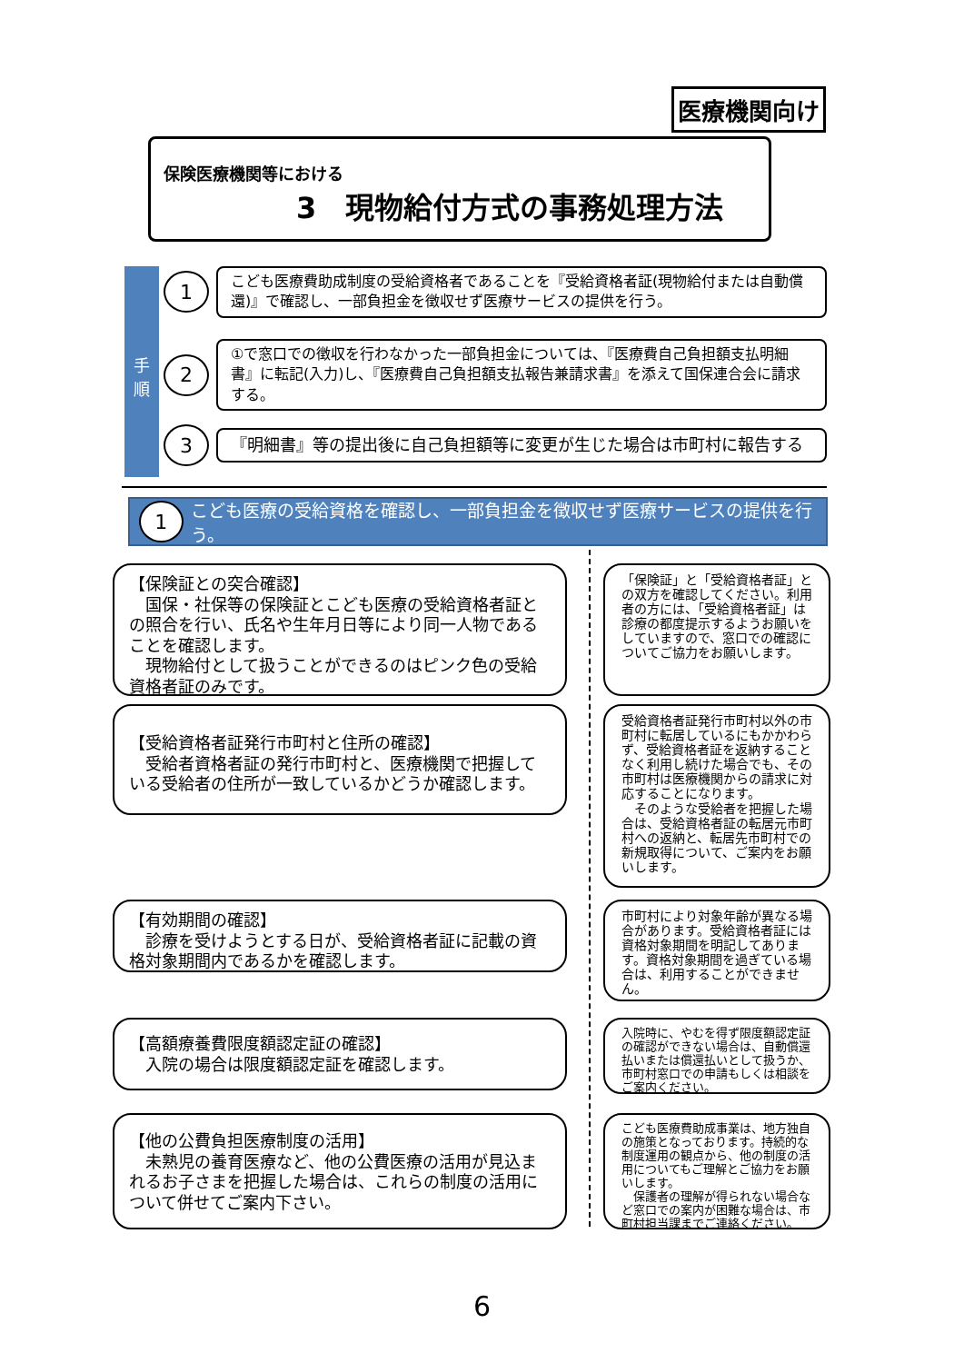医療機関向け
保険医療機関等における
3　現物給付方式の事務処理方法
手
順
1
こども医療費助成制度の受給資格者であることを『受給資格者証(現物給付または自動償還)』で確認し、一部負担金を徴収せず医療サービスの提供を行う。
2
①で窓口での徴収を行わなかった一部負担金については、『医療費自己負担額支払明細書』に転記(入力)し、『医療費自己負担額支払報告兼請求書』を添えて国保連合会に請求する。
3
『明細書』等の提出後に自己負担額等に変更が生じた場合は市町村に報告する
1
こども医療の受給資格を確認し、一部負担金を徴収せず医療サービスの提供を行う。
【保険証との突合確認】
　国保・社保等の保険証とこども医療の受給資格者証との照合を行い、氏名や生年月日等により同一人物であることを確認します。
　現物給付として扱うことができるのはピンク色の受給資格者証のみです。
「保険証」と「受給資格者証」との双方を確認してください。利用者の方には、「受給資格者証」は診療の都度提示するようお願いをしていますので、窓口での確認についてご協力をお願いします。
【受給資格者証発行市町村と住所の確認】
　受給者資格者証の発行市町村と、医療機関で把握している受給者の住所が一致しているかどうか確認します。
受給資格者証発行市町村以外の市町村に転居しているにもかかわらず、受給資格者証を返納することなく利用し続けた場合でも、その市町村は医療機関からの請求に対応することになります。
　そのような受給者を把握した場合は、受給資格者証の転居元市町村への返納と、転居先市町村での新規取得について、ご案内をお願いします。
【有効期間の確認】
　診療を受けようとする日が、受給資格者証に記載の資格対象期間内であるかを確認します。
市町村により対象年齢が異なる場合があります。受給資格者証には資格対象期間を明記してあります。資格対象期間を過ぎている場合は、利用することができません。
【高額療養費限度額認定証の確認】
　入院の場合は限度額認定証を確認します。
入院時に、やむを得ず限度額認定証の確認ができない場合は、自動償還払いまたは償還払いとして扱うか、市町村窓口での申請もしくは相談をご案内ください。
【他の公費負担医療制度の活用】
　未熟児の養育医療など、他の公費医療の活用が見込まれるお子さまを把握した場合は、これらの制度の活用について併せてご案内下さい。
こども医療費助成事業は、地方独自の施策となっております。持続的な制度運用の観点から、他の制度の活用についてもご理解とご協力をお願いします。
　保護者の理解が得られない場合など窓口での案内が困難な場合は、市町村担当課までご連絡ください。
6